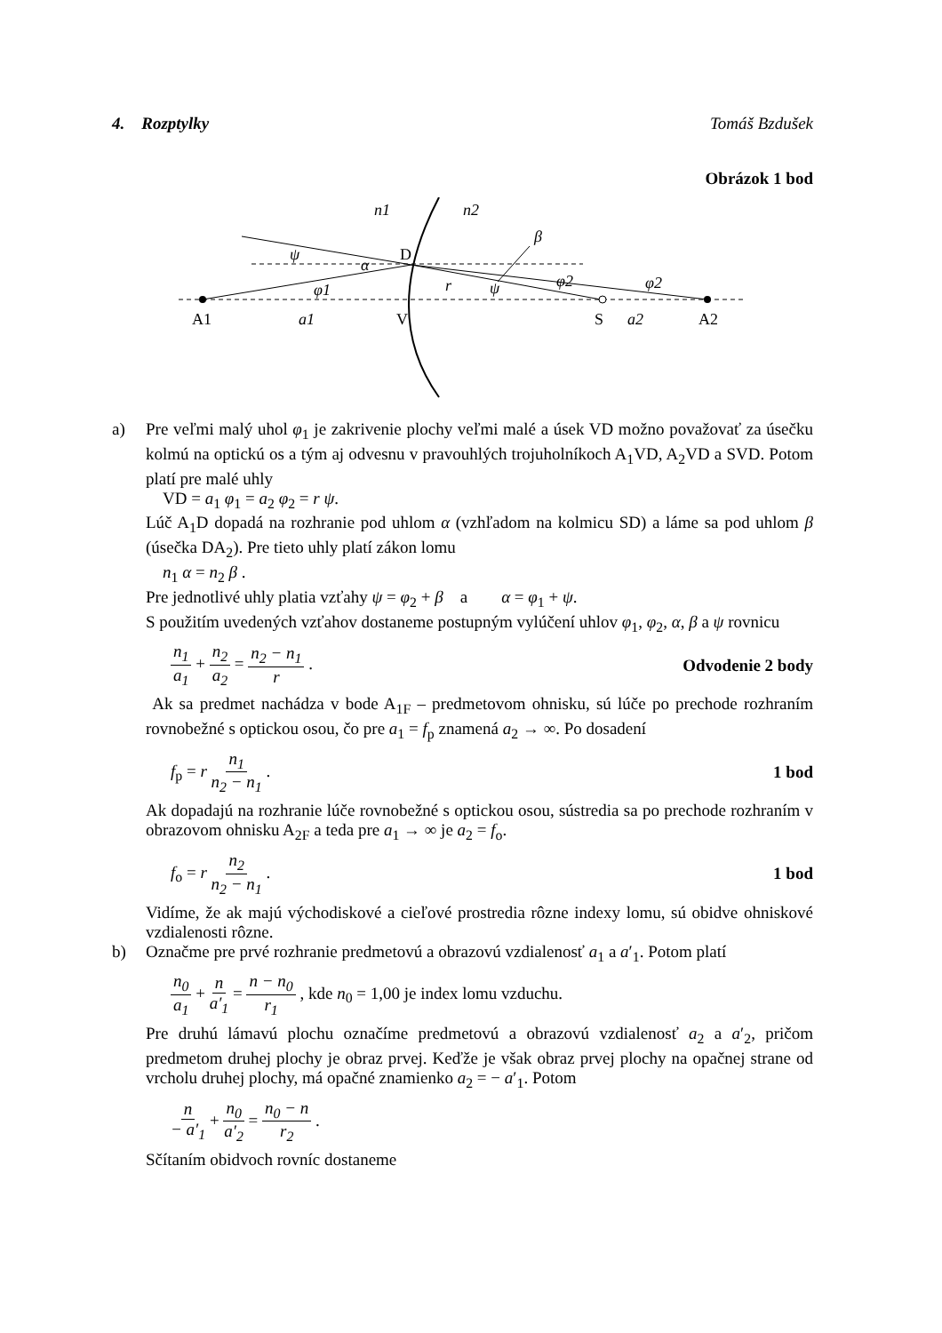4. Rozptylky Tomáš Bzdušek
Obrázok 1 bod
n1
n2
β
ψ
α
φ2
φ2
φ1
r
ψ
a1
a2
D
A1
V
S
A2
a)
Pre veľmi malý uhol φ<sub>1</sub> je zakrivenie plochy veľmi malé a úsek VD možno považovať za úsečku kolmú na optickú os a tým aj odvesnu v pravouhlých trojuholníkoch A<sub>1</sub>VD, A<sub>2</sub>VD a SVD. Potom platí pre malé uhly
VD = a<sub>1</sub> φ<sub>1</sub> = a<sub>2</sub> φ<sub>2</sub> = r ψ.
Lúč A<sub>1</sub>D dopadá na rozhranie pod uhlom α (vzhľadom na kolmicu SD) a láme sa pod uhlom β (úsečka DA<sub>2</sub>). Pre tieto uhly platí zákon lomu
n<sub>1</sub> α = n<sub>2</sub> β .
Pre jednotlivé uhly platia vzťahy ψ = φ<sub>2</sub> + β a α = φ<sub>1</sub> + ψ.
S použitím uvedených vzťahov dostaneme postupným vylúčení uhlov φ<sub>1</sub>, φ<sub>2</sub>, α, β a ψ rovnicu
n<sub>1</sub> a<sub>1</sub> + n<sub>2</sub> a<sub>2</sub> = n<sub>2</sub> − n<sub>1</sub> r . Odvodenie 2 body
Ak sa predmet nachádza v bode A<sub>1F</sub> – predmetovom ohnisku, sú lúče po prechode rozhraním rovnobežné s optickou osou, čo pre a<sub>1</sub> = f<sub>p</sub> znamená a<sub>2</sub> → ∞. Po dosadení
f<sub>p</sub> = r n<sub>1</sub> n<sub>2</sub> − n<sub>1</sub> . 1 bod
Ak dopadajú na rozhranie lúče rovnobežné s optickou osou, sústredia sa po prechode rozhraním v obrazovom ohnisku A<sub>2F</sub> a teda pre a<sub>1</sub> → ∞ je a<sub>2</sub> = f<sub>o</sub>.
f<sub>o</sub> = r n<sub>2</sub> n<sub>2</sub> − n<sub>1</sub> . 1 bod
Vidíme, že ak majú východiskové a cieľové prostredia rôzne indexy lomu, sú obidve ohniskové vzdialenosti rôzne.
b)
Označme pre prvé rozhranie predmetovú a obrazovú vzdialenosť a<sub>1</sub> a a′<sub>1</sub>. Potom platí
n<sub>0</sub> a<sub>1</sub> + n a′<sub>1</sub> = n − n<sub>0</sub> r<sub>1</sub> , kde n<sub>0</sub> = 1,00 je index lomu vzduchu.
Pre druhú lámavú plochu označíme predmetovú a obrazovú vzdialenosť a<sub>2</sub> a a′<sub>2</sub>, pričom predmetom druhej plochy je obraz prvej. Keďže je však obraz prvej plochy na opačnej strane od vrcholu druhej plochy, má opačné znamienko a<sub>2</sub> = − a′<sub>1</sub>. Potom
n − a′<sub>1</sub> + n<sub>0</sub> a′<sub>2</sub> = n<sub>0</sub> − n r<sub>2</sub> .
Sčítaním obidvoch rovníc dostaneme